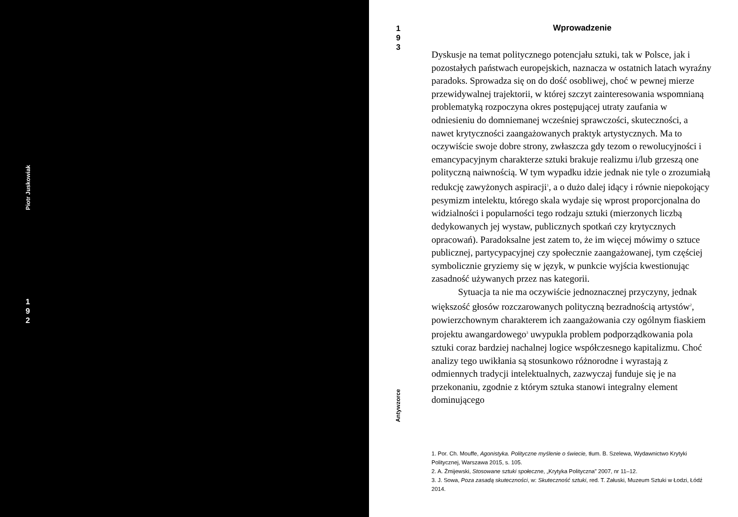Piotr Juskowiak
1
9
2
1
9
3
Wprowadzenie
Dyskusje na temat politycznego potencjału sztuki, tak w Polsce, jak i pozostałych państwach europejskich, naznacza w ostatnich latach wyraźny paradoks. Sprowadza się on do dość osobliwej, choć w pewnej mierze przewidywalnej trajektorii, w której szczyt zainteresowania wspomnianą problematyką rozpoczyna okres postępującej utraty zaufania w odniesieniu do domniemanej wcześniej sprawczości, skuteczności, a nawet krytyczności zaangażowanych praktyk artystycznych. Ma to oczywiście swoje dobre strony, zwłaszcza gdy tezom o rewolucyjności i emancypacyjnym charakterze sztuki brakuje realizmu i/lub grzeszą one polityczną naiwnością. W tym wypadku idzie jednak nie tyle o zrozumiałą redukcję zawyżonych aspiracji<sup>1</sup>, a o dużo dalej idący i równie niepokojący pesymizm intelektu, którego skala wydaje się wprost proporcjonalna do widzialności i popularności tego rodzaju sztuki (mierzonych liczbą dedykowanych jej wystaw, publicznych spotkań czy krytycznych opracowań). Paradoksalne jest zatem to, że im więcej mówimy o sztuce publicznej, partycypacyjnej czy społecznie zaangażowanej, tym częściej symbolicznie gryziemy się w język, w punkcie wyjścia kwestionując zasadność używanych przez nas kategorii.
Sytuacja ta nie ma oczywiście jednoznacznej przyczyny, jednak większość głosów rozczarowanych polityczną bezradnością artystów<sup>2</sup>, powierzchownym charakterem ich zaangażowania czy ogólnym fiaskiem projektu awangardowego<sup>3</sup> uwypukla problem podporządkowania pola sztuki coraz bardziej nachalnej logice współczesnego kapitalizmu. Choć analizy tego uwikłania są stosunkowo różnorodne i wyrastają z odmiennych tradycji intelektualnych, zazwyczaj funduje się je na przekonaniu, zgodnie z którym sztuka stanowi integralny element dominującego
1. Por. Ch. Mouffe, Agonistyka. Polityczne myślenie o świecie, tłum. B. Szelewa, Wydawnictwo Krytyki Politycznej, Warszawa 2015, s. 105.
2. A. Żmijewski, Stosowane sztuki społeczne, „Krytyka Polityczna” 2007, nr 11–12.
3. J. Sowa, Poza zasadą skuteczności, w: Skuteczność sztuki, red. T. Załuski, Muzeum Sztuki w Łodzi, Łódź 2014.
Antywzorce